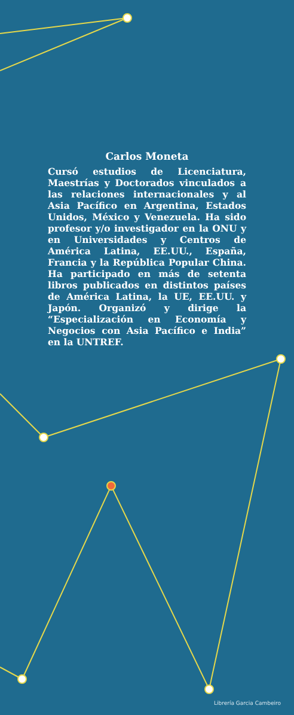Carlos Moneta
Cursó estudios de Licenciatura, Maestrías y Doctorados vinculados a las relaciones internacionales y al Asia Pacífico en Argentina, Estados Unidos, México y Venezuela. Ha sido profesor y/o investigador en la ONU y en Universidades y Centros de América Latina, EE.UU., España, Francia y la República Popular China. Ha participado en más de setenta libros publicados en distintos países de América Latina, la UE, EE.UU. y Japón. Organizó y dirige la “Especialización en Economía y Negocios con Asia Pacífico e India” en la UNTREF.
Librería Garcia Cambeiro